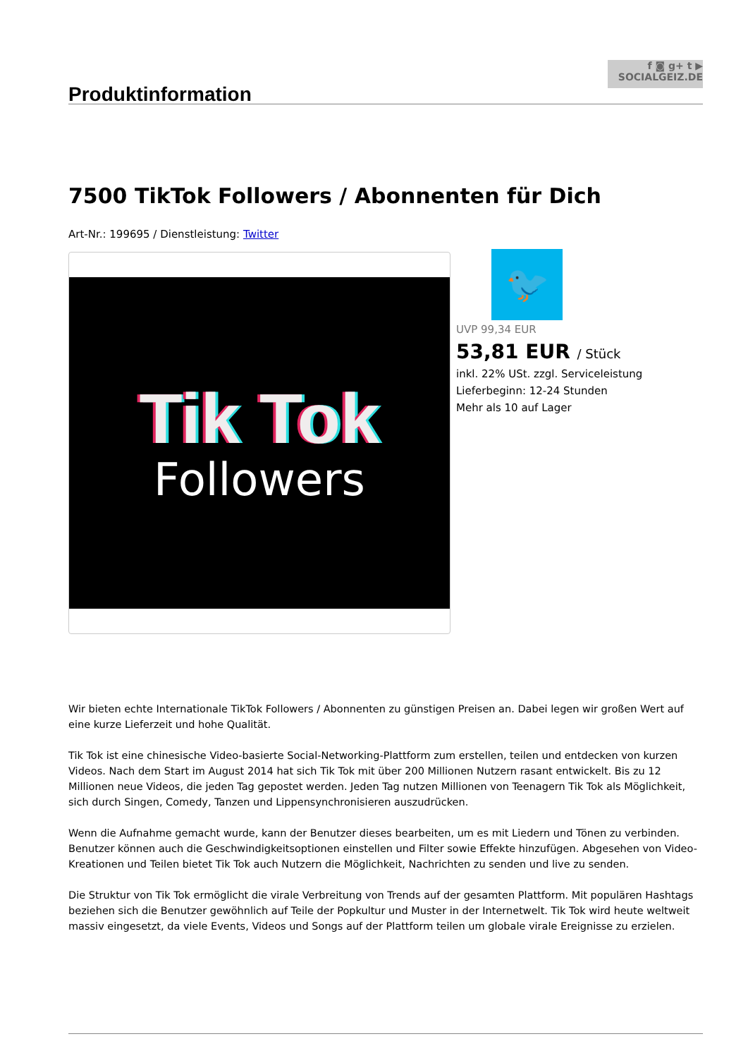f ◙ g+ t ▶
SOCIALGEIZ.DE
Produktinformation
7500 TikTok Followers / Abonnenten für Dich
Art-Nr.: 199695 / Dienstleistung: Twitter
Tik Tok
Followers
🐦
UVP 99,34 EUR
53,81 EUR / Stück
inkl. 22% USt. zzgl. Serviceleistung
Lieferbeginn: 12-24 Stunden
Mehr als 10 auf Lager
Wir bieten echte Internationale TikTok Followers / Abonnenten zu günstigen Preisen an. Dabei legen wir großen Wert auf eine kurze Lieferzeit und hohe Qualität.
Tik Tok ist eine chinesische Video-basierte Social-Networking-Plattform zum erstellen, teilen und entdecken von kurzen Videos. Nach dem Start im August 2014 hat sich Tik Tok mit über 200 Millionen Nutzern rasant entwickelt. Bis zu 12 Millionen neue Videos, die jeden Tag gepostet werden. Jeden Tag nutzen Millionen von Teenagern Tik Tok als Möglichkeit, sich durch Singen, Comedy, Tanzen und Lippensynchronisieren auszudrücken.
Wenn die Aufnahme gemacht wurde, kann der Benutzer dieses bearbeiten, um es mit Liedern und Tönen zu verbinden. Benutzer können auch die Geschwindigkeitsoptionen einstellen und Filter sowie Effekte hinzufügen. Abgesehen von Video-Kreationen und Teilen bietet Tik Tok auch Nutzern die Möglichkeit, Nachrichten zu senden und live zu senden.
Die Struktur von Tik Tok ermöglicht die virale Verbreitung von Trends auf der gesamten Plattform. Mit populären Hashtags beziehen sich die Benutzer gewöhnlich auf Teile der Popkultur und Muster in der Internetwelt. Tik Tok wird heute weltweit massiv eingesetzt, da viele Events, Videos und Songs auf der Plattform teilen um globale virale Ereignisse zu erzielen.